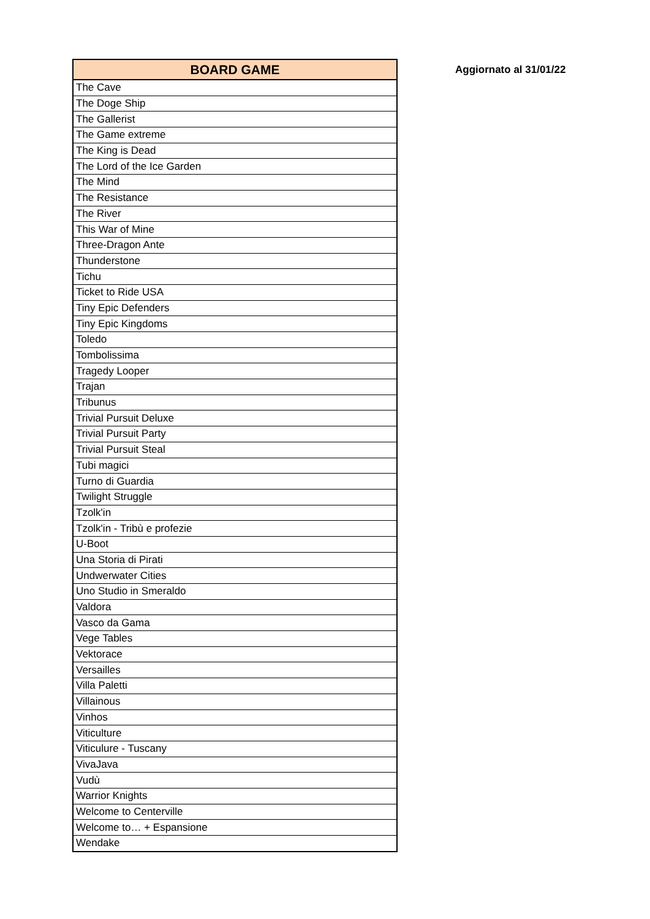| BOARD GAME |
| --- |
| The Cave |
| The Doge Ship |
| The Gallerist |
| The Game extreme |
| The King is Dead |
| The Lord of the Ice Garden |
| The Mind |
| The Resistance |
| The River |
| This War of Mine |
| Three-Dragon Ante |
| Thunderstone |
| Tichu |
| Ticket to Ride USA |
| Tiny Epic Defenders |
| Tiny Epic Kingdoms |
| Toledo |
| Tombolissima |
| Tragedy Looper |
| Trajan |
| Tribunus |
| Trivial Pursuit Deluxe |
| Trivial Pursuit Party |
| Trivial Pursuit Steal |
| Tubi magici |
| Turno di Guardia |
| Twilight Struggle |
| Tzolk'in |
| Tzolk'in - Tribù e profezie |
| U-Boot |
| Una Storia di Pirati |
| Undwerwater Cities |
| Uno Studio in Smeraldo |
| Valdora |
| Vasco da Gama |
| Vege Tables |
| Vektorace |
| Versailles |
| Villa Paletti |
| Villainous |
| Vinhos |
| Viticulture |
| Viticulure - Tuscany |
| VivaJava |
| Vudù |
| Warrior Knights |
| Welcome to Centerville |
| Welcome to… + Espansione |
| Wendake |
Aggiornato al 31/01/22